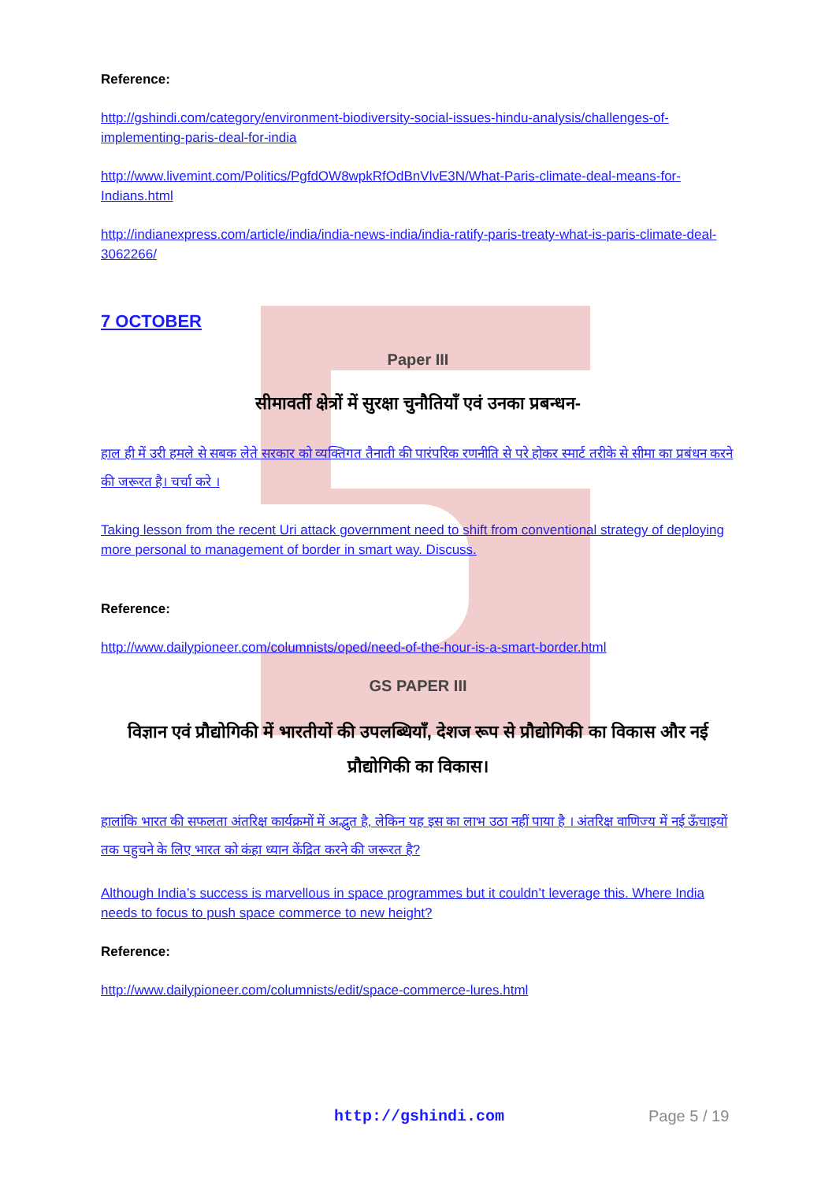Reference:
http://gshindi.com/category/environment-biodiversity-social-issues-hindu-analysis/challenges-of-implementing-paris-deal-for-india
http://www.livemint.com/Politics/PgfdOW8wpkRfOdBnVlvE3N/What-Paris-climate-deal-means-for-Indians.html
http://indianexpress.com/article/india/india-news-india/india-ratify-paris-treaty-what-is-paris-climate-deal-3062266/
7 OCTOBER
Paper III
सीमावर्ती क्षेत्रों में सुरक्षा चुनौतियाँ एवं उनका प्रबन्धन-
हाल ही में उरी हमले से सबक लेते सरकार को व्यक्तिगत तैनाती की पारंपरिक रणनीति से परे होकर स्मार्ट तरीके से सीमा का प्रबंधन करने की जरूरत है। चर्चा करे ।
Taking lesson from the recent Uri attack government need to shift from conventional strategy of deploying more personal to management of border in smart way. Discuss.
Reference:
http://www.dailypioneer.com/columnists/oped/need-of-the-hour-is-a-smart-border.html
GS PAPER III
विज्ञान एवं प्रौद्योगिकी में भारतीयों की उपलब्धियाँ, देशज रूप से प्रौद्योगिकी का विकास और नई प्रौद्योगिकी का विकास।
हालांकि भारत की सफलता अंतरिक्ष कार्यक्रमों में अद्भुत है, लेकिन यह इस का लाभ उठा नहीं पाया है । अंतरिक्ष वाणिज्य में नई ऊँचाइयों तक पहुचने के लिए भारत को कंहा ध्यान केंद्रित करने की जरूरत है?
Although India’s success is marvellous in space programmes but it couldn’t leverage this. Where India needs to focus to push space commerce to new height?
Reference:
http://www.dailypioneer.com/columnists/edit/space-commerce-lures.html
http://gshindi.com Page 5 / 19